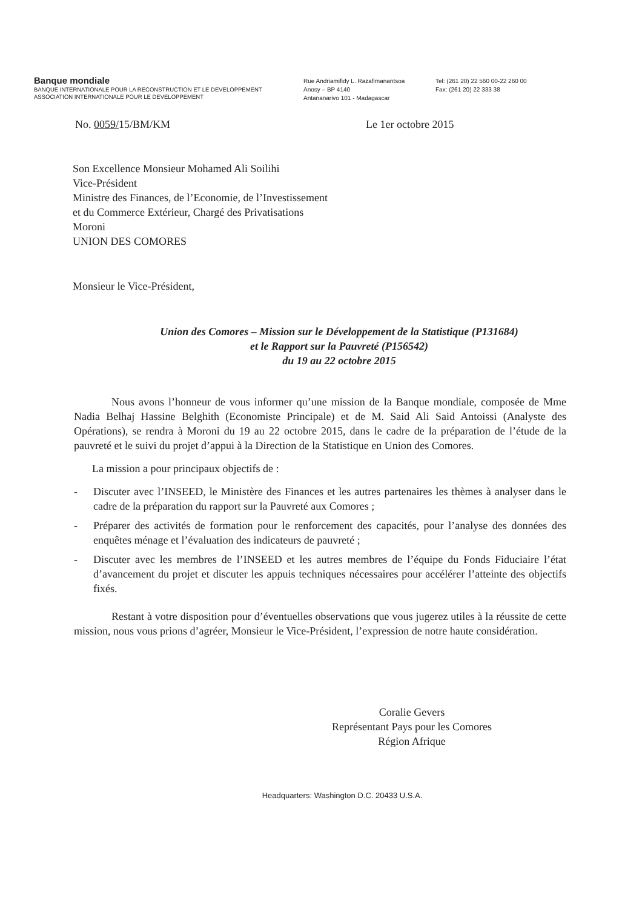Banque mondiale
BANQUE INTERNATIONALE POUR LA RECONSTRUCTION ET LE DEVELOPPEMENT
ASSOCIATION INTERNATIONALE POUR LE DEVELOPPEMENT
Rue Andriamifidy L. Razafimanantsoa
Anosy – BP 4140
Antananarivo 101 - Madagascar
Tel: (261 20) 22 560 00-22 260 00
Fax: (261 20) 22 333 38
No. 0059/15/BM/KM Le 1er octobre 2015
Son Excellence Monsieur Mohamed Ali Soilihi
Vice-Président
Ministre des Finances, de l’Economie, de l’Investissement
et du Commerce Extérieur, Chargé des Privatisations
Moroni
UNION DES COMORES
Monsieur le Vice-Président,
Union des Comores – Mission sur le Développement de la Statistique (P131684)
et le Rapport sur la Pauvreté (P156542)
du 19 au 22 octobre 2015
Nous avons l’honneur de vous informer qu’une mission de la Banque mondiale, composée de Mme Nadia Belhaj Hassine Belghith (Economiste Principale) et de M. Said Ali Said Antoissi (Analyste des Opérations), se rendra à Moroni du 19 au 22 octobre 2015, dans le cadre de la préparation de l’étude de la pauvreté et le suivi du projet d’appui à la Direction de la Statistique en Union des Comores.
La mission a pour principaux objectifs de :
- Discuter avec l’INSEED, le Ministère des Finances et les autres partenaires les thèmes à analyser dans le cadre de la préparation du rapport sur la Pauvreté aux Comores ;
- Préparer des activités de formation pour le renforcement des capacités, pour l’analyse des données des enquêtes ménage et l’évaluation des indicateurs de pauvreté ;
- Discuter avec les membres de l’INSEED et les autres membres de l’équipe du Fonds Fiduciaire l’état d’avancement du projet et discuter les appuis techniques nécessaires pour accélérer l’atteinte des objectifs fixés.
Restant à votre disposition pour d’éventuelles observations que vous jugerez utiles à la réussite de cette mission, nous vous prions d’agréer, Monsieur le Vice-Président, l’expression de notre haute considération.
Coralie Gevers
Représentant Pays pour les Comores
Région Afrique
Headquarters: Washington D.C. 20433 U.S.A.